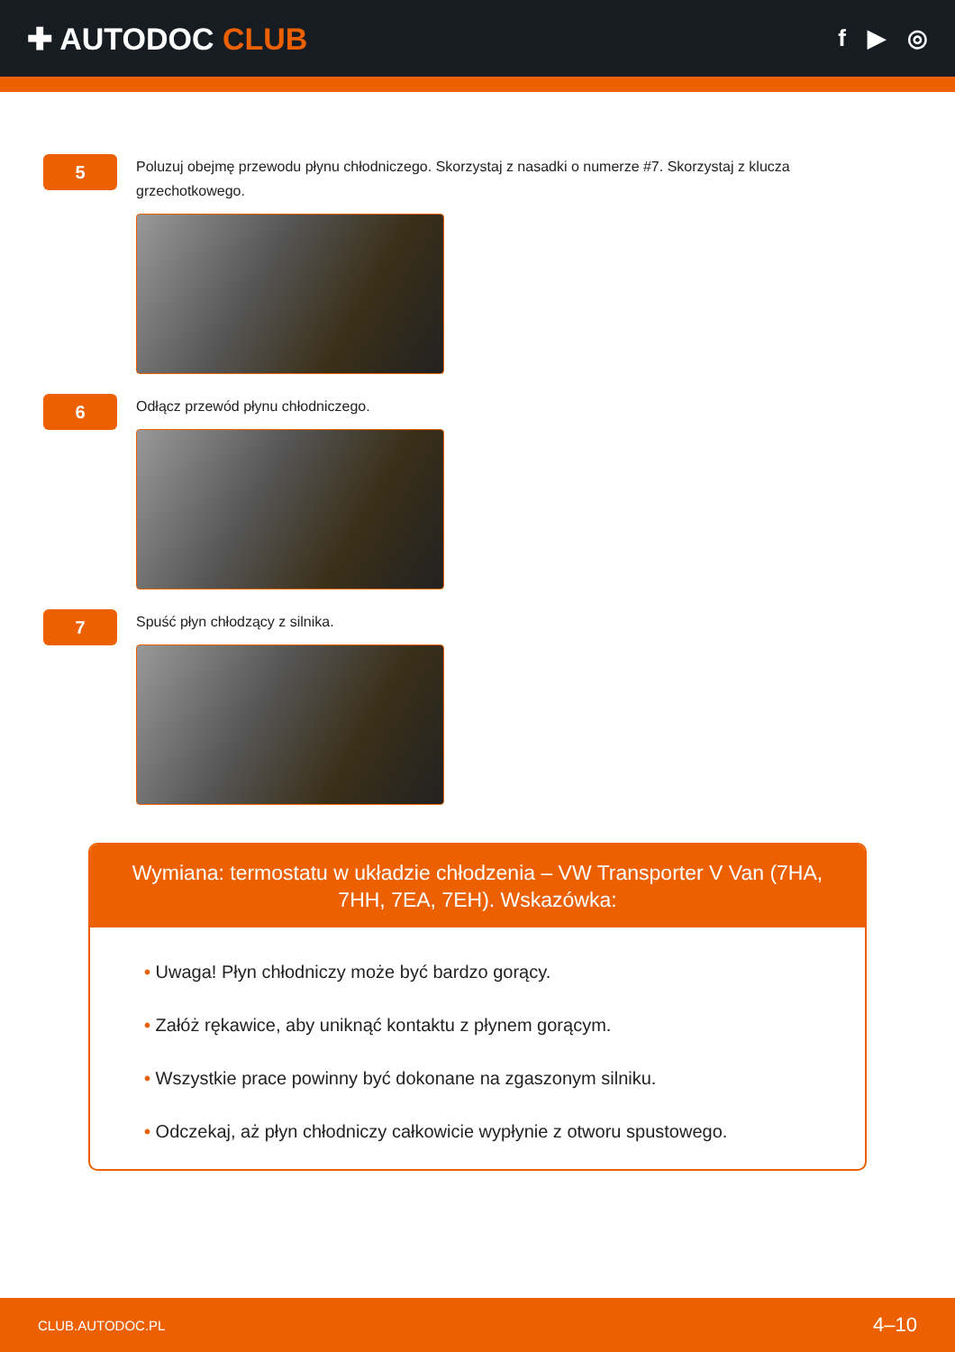✚ AUTODOC CLUB
f ▶ ◎
5
Poluzuj obejmę przewodu płynu chłodniczego. Skorzystaj z nasadki o numerze #7. Skorzystaj z klucza grzechotkowego.
6
Odłącz przewód płynu chłodniczego.
7
Spuść płyn chłodzący z silnika.
Wymiana: termostatu w układzie chłodzenia – VW Transporter V Van (7HA, 7HH, 7EA, 7EH). Wskazówka:
• Uwaga! Płyn chłodniczy może być bardzo gorący.
• Załóż rękawice, aby uniknąć kontaktu z płynem gorącym.
• Wszystkie prace powinny być dokonane na zgaszonym silniku.
• Odczekaj, aż płyn chłodniczy całkowicie wypłynie z otworu spustowego.
CLUB.AUTODOC.PL 4–10